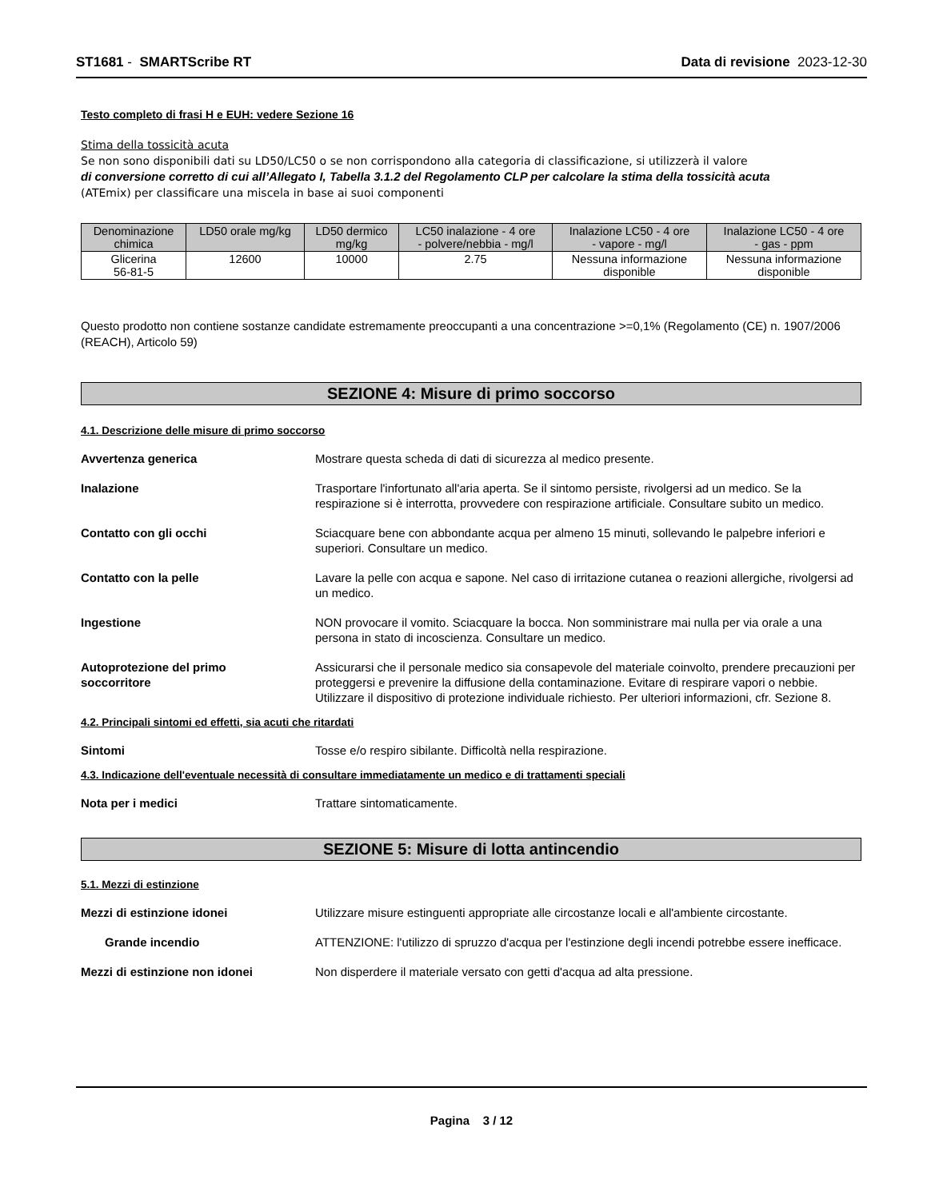ST1681 - SMARTScribe RT Data di revisione 2023-12-30
Testo completo di frasi H e EUH: vedere Sezione 16
Stima della tossicità acuta
Se non sono disponibili dati su LD50/LC50 o se non corrispondono alla categoria di classificazione, si utilizzerà il valore
di conversione corretto di cui all’Allegato I, Tabella 3.1.2 del Regolamento CLP per calcolare la stima della tossicità acuta
(ATEmix) per classificare una miscela in base ai suoi componenti
| Denominazione chimica | LD50 orale mg/kg | LD50 dermico mg/kg | LC50 inalazione - 4 ore - polvere/nebbia - mg/l | Inalazione LC50 - 4 ore - vapore - mg/l | Inalazione LC50 - 4 ore - gas - ppm |
| --- | --- | --- | --- | --- | --- |
| Glicerina 56-81-5 | 12600 | 10000 | 2.75 | Nessuna informazione disponible | Nessuna informazione disponible |
Questo prodotto non contiene sostanze candidate estremamente preoccupanti a una concentrazione >=0,1% (Regolamento (CE) n. 1907/2006 (REACH), Articolo 59)
SEZIONE 4: Misure di primo soccorso
4.1. Descrizione delle misure di primo soccorso
Avvertenza generica Mostrare questa scheda di dati di sicurezza al medico presente.
Inalazione Trasportare l'infortunato all'aria aperta. Se il sintomo persiste, rivolgersi ad un medico. Se la respirazione si è interrotta, provvedere con respirazione artificiale. Consultare subito un medico.
Contatto con gli occhi Sciacquare bene con abbondante acqua per almeno 15 minuti, sollevando le palpebre inferiori e superiori. Consultare un medico.
Contatto con la pelle Lavare la pelle con acqua e sapone. Nel caso di irritazione cutanea o reazioni allergiche, rivolgersi ad un medico.
Ingestione NON provocare il vomito. Sciacquare la bocca. Non somministrare mai nulla per via orale a una persona in stato di incoscienza. Consultare un medico.
Autoprotezione del primo
soccorritore
Assicurarsi che il personale medico sia consapevole del materiale coinvolto, prendere precauzioni per proteggersi e prevenire la diffusione della contaminazione. Evitare di respirare vapori o nebbie. Utilizzare il dispositivo di protezione individuale richiesto. Per ulteriori informazioni, cfr. Sezione 8.
4.2. Principali sintomi ed effetti, sia acuti che ritardati
Sintomi Tosse e/o respiro sibilante. Difficoltà nella respirazione.
4.3. Indicazione dell'eventuale necessità di consultare immediatamente un medico e di trattamenti speciali
Nota per i medici Trattare sintomaticamente.
SEZIONE 5: Misure di lotta antincendio
5.1. Mezzi di estinzione
Mezzi di estinzione idonei Utilizzare misure estinguenti appropriate alle circostanze locali e all'ambiente circostante.
Grande incendio ATTENZIONE: l'utilizzo di spruzzo d'acqua per l'estinzione degli incendi potrebbe essere inefficace.
Mezzi di estinzione non idonei Non disperdere il materiale versato con getti d'acqua ad alta pressione.
Pagina 3 / 12